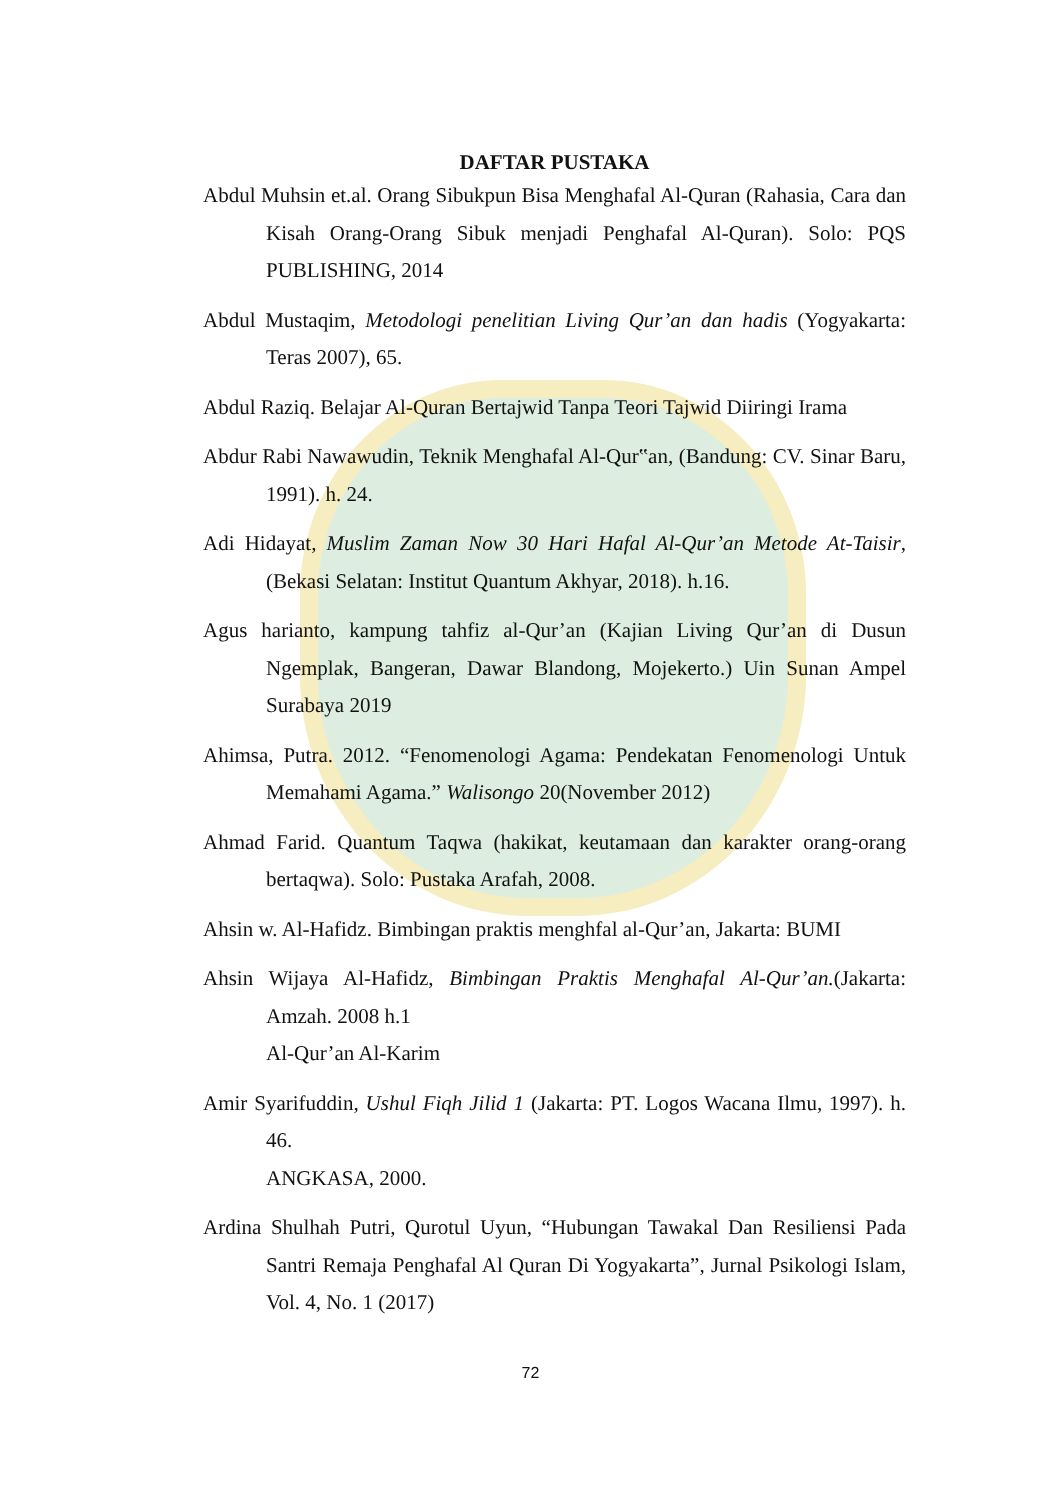DAFTAR PUSTAKA
Abdul Muhsin et.al. Orang Sibukpun Bisa Menghafal Al-Quran (Rahasia, Cara dan Kisah Orang-Orang Sibuk menjadi Penghafal Al-Quran). Solo: PQS PUBLISHING, 2014
Abdul Mustaqim, Metodologi penelitian Living Qur’an dan hadis (Yogyakarta: Teras 2007), 65.
Abdul Raziq. Belajar Al-Quran Bertajwid Tanpa Teori Tajwid Diiringi Irama
Abdur Rabi Nawawudin, Teknik Menghafal Al-Qur‟an, (Bandung: CV. Sinar Baru, 1991). h. 24.
Adi Hidayat, Muslim Zaman Now 30 Hari Hafal Al-Qur’an Metode At-Taisir,(Bekasi Selatan: Institut Quantum Akhyar, 2018). h.16.
Agus harianto, kampung tahfiz al-Qur’an (Kajian Living Qur’an di Dusun Ngemplak, Bangeran, Dawar Blandong, Mojekerto.) Uin Sunan Ampel Surabaya 2019
Ahimsa, Putra. 2012. “Fenomenologi Agama: Pendekatan Fenomenologi Untuk Memahami Agama.” Walisongo 20(November 2012)
Ahmad Farid. Quantum Taqwa (hakikat, keutamaan dan karakter orang-orang bertaqwa). Solo: Pustaka Arafah, 2008.
Ahsin w. Al-Hafidz. Bimbingan praktis menghfal al-Qur’an, Jakarta: BUMI
Ahsin Wijaya Al-Hafidz, Bimbingan Praktis Menghafal Al-Qur’an.(Jakarta: Amzah. 2008 h.1
Al-Qur’an Al-Karim
Amir Syarifuddin, Ushul Fiqh Jilid 1 (Jakarta: PT. Logos Wacana Ilmu, 1997). h. 46.
ANGKASA, 2000.
Ardina Shulhah Putri, Qurotul Uyun, “Hubungan Tawakal Dan Resiliensi Pada Santri Remaja Penghafal Al Quran Di Yogyakarta”, Jurnal Psikologi Islam, Vol. 4, No. 1 (2017)
72